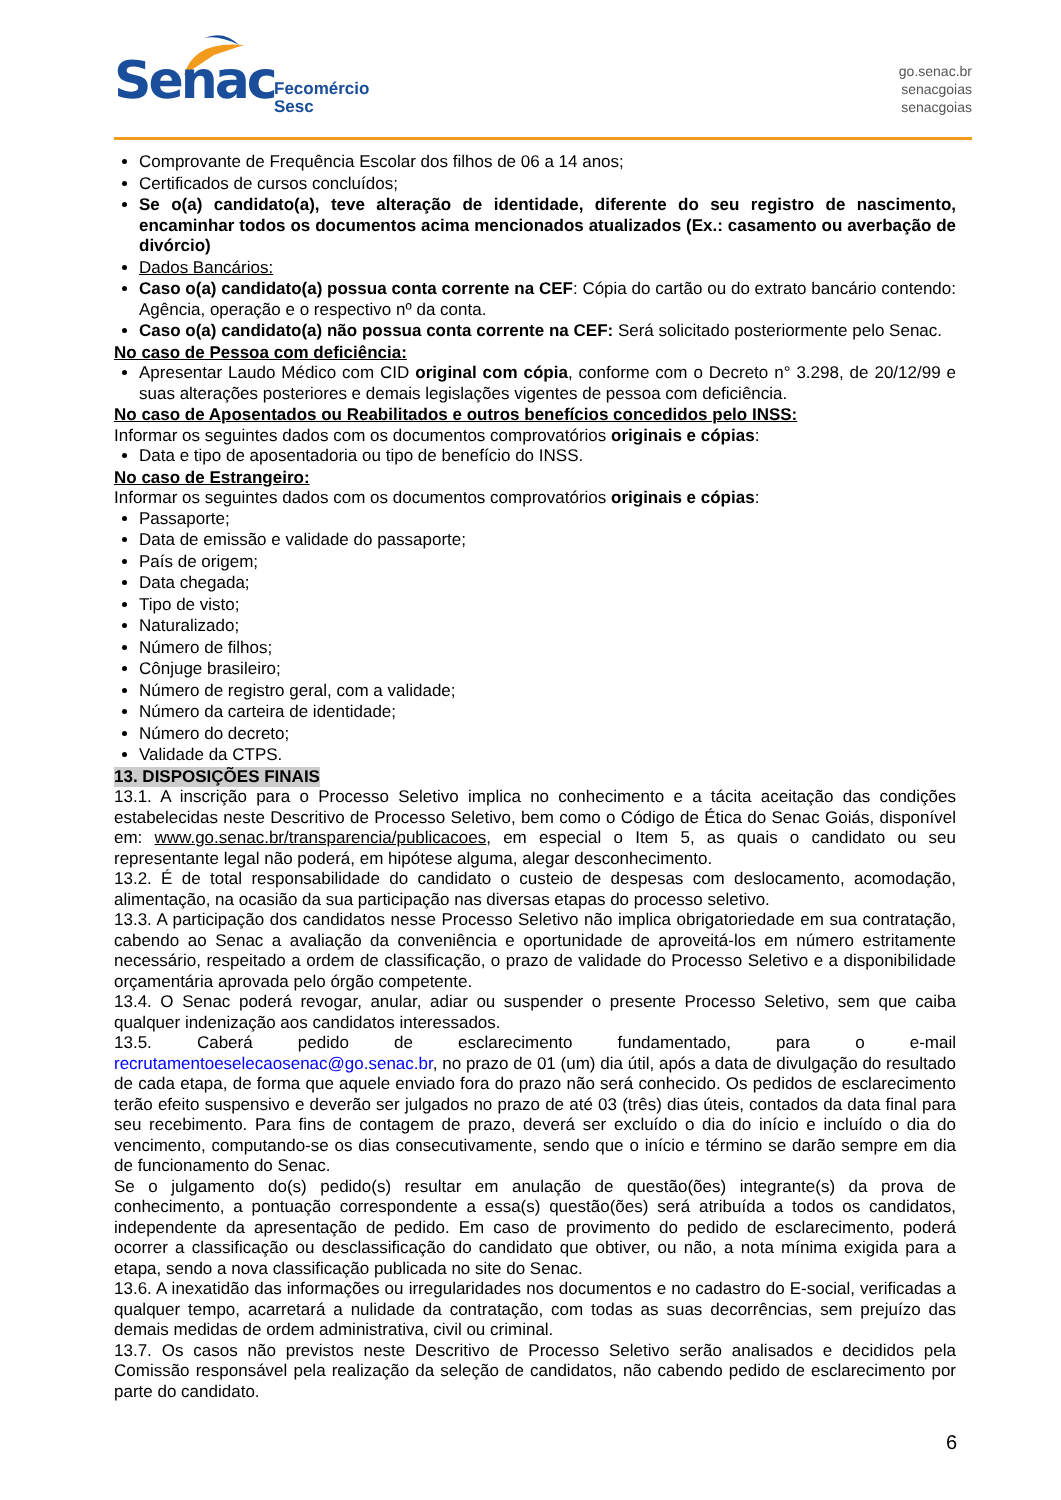Senac
Fecomércio
Sesc
go.senac.br
senacgoias
senacgoias
Comprovante de Frequência Escolar dos filhos de 06 a 14 anos;
Certificados de cursos concluídos;
Se o(a) candidato(a), teve alteração de identidade, diferente do seu registro de nascimento, encaminhar todos os documentos acima mencionados atualizados (Ex.: casamento ou averbação de divórcio)
Dados Bancários:
Caso o(a) candidato(a) possua conta corrente na CEF: Cópia do cartão ou do extrato bancário contendo: Agência, operação e o respectivo nº da conta.
Caso o(a) candidato(a) não possua conta corrente na CEF: Será solicitado posteriormente pelo Senac.
No caso de Pessoa com deficiência:
Apresentar Laudo Médico com CID original com cópia, conforme com o Decreto n° 3.298, de 20/12/99 e suas alterações posteriores e demais legislações vigentes de pessoa com deficiência.
No caso de Aposentados ou Reabilitados e outros benefícios concedidos pelo INSS:
Informar os seguintes dados com os documentos comprovatórios originais e cópias:
Data e tipo de aposentadoria ou tipo de benefício do INSS.
No caso de Estrangeiro:
Informar os seguintes dados com os documentos comprovatórios originais e cópias:
Passaporte;
Data de emissão e validade do passaporte;
País de origem;
Data chegada;
Tipo de visto;
Naturalizado;
Número de filhos;
Cônjuge brasileiro;
Número de registro geral, com a validade;
Número da carteira de identidade;
Número do decreto;
Validade da CTPS.
13. DISPOSIÇÕES FINAIS
13.1. A inscrição para o Processo Seletivo implica no conhecimento e a tácita aceitação das condições estabelecidas neste Descritivo de Processo Seletivo, bem como o Código de Ética do Senac Goiás, disponível em: www.go.senac.br/transparencia/publicacoes, em especial o Item 5, as quais o candidato ou seu representante legal não poderá, em hipótese alguma, alegar desconhecimento.
13.2. É de total responsabilidade do candidato o custeio de despesas com deslocamento, acomodação, alimentação, na ocasião da sua participação nas diversas etapas do processo seletivo.
13.3. A participação dos candidatos nesse Processo Seletivo não implica obrigatoriedade em sua contratação, cabendo ao Senac a avaliação da conveniência e oportunidade de aproveitá-los em número estritamente necessário, respeitado a ordem de classificação, o prazo de validade do Processo Seletivo e a disponibilidade orçamentária aprovada pelo órgão competente.
13.4. O Senac poderá revogar, anular, adiar ou suspender o presente Processo Seletivo, sem que caiba qualquer indenização aos candidatos interessados.
13.5. Caberá pedido de esclarecimento fundamentado, para o e-mail recrutamentoeselecaosenac@go.senac.br, no prazo de 01 (um) dia útil, após a data de divulgação do resultado de cada etapa, de forma que aquele enviado fora do prazo não será conhecido. Os pedidos de esclarecimento terão efeito suspensivo e deverão ser julgados no prazo de até 03 (três) dias úteis, contados da data final para seu recebimento. Para fins de contagem de prazo, deverá ser excluído o dia do início e incluído o dia do vencimento, computando-se os dias consecutivamente, sendo que o início e término se darão sempre em dia de funcionamento do Senac.
Se o julgamento do(s) pedido(s) resultar em anulação de questão(ões) integrante(s) da prova de conhecimento, a pontuação correspondente a essa(s) questão(ões) será atribuída a todos os candidatos, independente da apresentação de pedido. Em caso de provimento do pedido de esclarecimento, poderá ocorrer a classificação ou desclassificação do candidato que obtiver, ou não, a nota mínima exigida para a etapa, sendo a nova classificação publicada no site do Senac.
13.6. A inexatidão das informações ou irregularidades nos documentos e no cadastro do E-social, verificadas a qualquer tempo, acarretará a nulidade da contratação, com todas as suas decorrências, sem prejuízo das demais medidas de ordem administrativa, civil ou criminal.
13.7. Os casos não previstos neste Descritivo de Processo Seletivo serão analisados e decididos pela Comissão responsável pela realização da seleção de candidatos, não cabendo pedido de esclarecimento por parte do candidato.
6